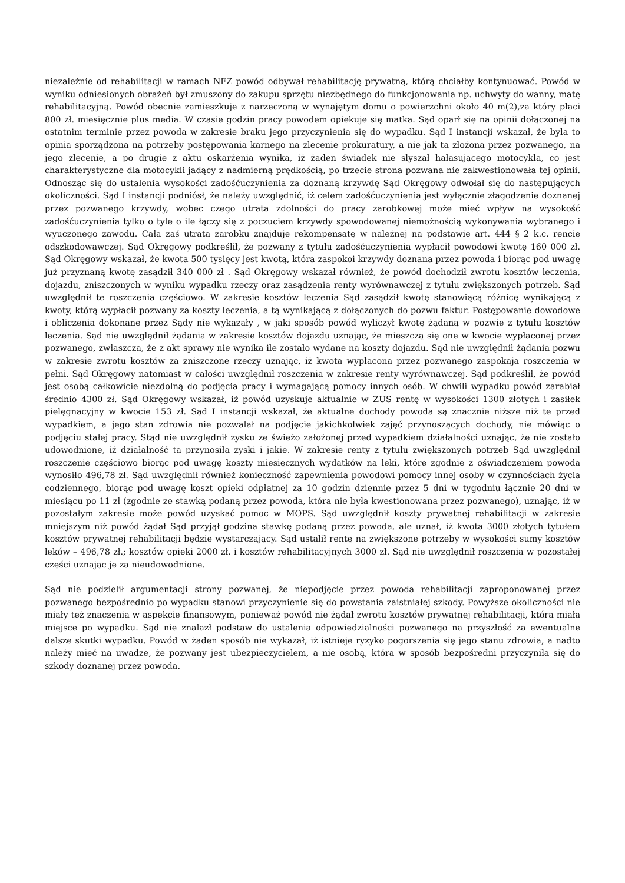niezależnie od rehabilitacji w ramach NFZ powód odbywał rehabilitację prywatną, którą chciałby kontynuować. Powód w wyniku odniesionych obrażeń był zmuszony do zakupu sprzętu niezbędnego do funkcjonowania np. uchwyty do wanny, matę rehabilitacyjną. Powód obecnie zamieszkuje z narzeczoną w wynajętym domu o powierzchni około 40 m(2),za który płaci 800 zł. miesięcznie plus media. W czasie godzin pracy powodem opiekuje się matka. Sąd oparł się na opinii dołączonej na ostatnim terminie przez powoda w zakresie braku jego przyczynienia się do wypadku. Sąd I instancji wskazał, że była to opinia sporządzona na potrzeby postępowania karnego na zlecenie prokuratury, a nie jak ta złożona przez pozwanego, na jego zlecenie, a po drugie z aktu oskarżenia wynika, iż żaden świadek nie słyszał hałasującego motocykla, co jest charakterystyczne dla motocykli jadący z nadmierną prędkością, po trzecie strona pozwana nie zakwestionowała tej opinii. Odnosząc się do ustalenia wysokości zadośćuczynienia za doznaną krzywdę Sąd Okręgowy odwołał się do następujących okoliczności. Sąd I instancji podniósł, że należy uwzględnić, iż celem zadośćuczynienia jest wyłącznie złagodzenie doznanej przez pozwanego krzywdy, wobec czego utrata zdolności do pracy zarobkowej może mieć wpływ na wysokość zadośćuczynienia tylko o tyle o ile łączy się z poczuciem krzywdy spowodowanej niemożnością wykonywania wybranego i wyuczonego zawodu. Cała zaś utrata zarobku znajduje rekompensatę w należnej na podstawie art. 444 § 2 k.c. rencie odszkodowawczej. Sąd Okręgowy podkreślił, że pozwany z tytułu zadośćuczynienia wypłacił powodowi kwotę 160 000 zł. Sąd Okręgowy wskazał, że kwota 500 tysięcy jest kwotą, która zaspokoi krzywdy doznana przez powoda i biorąc pod uwagę już przyznaną kwotę zasądził 340 000 zł . Sąd Okręgowy wskazał również, że powód dochodził zwrotu kosztów leczenia, dojazdu, zniszczonych w wyniku wypadku rzeczy oraz zasądzenia renty wyrównawczej z tytułu zwiększonych potrzeb. Sąd uwzględnił te roszczenia częściowo. W zakresie kosztów leczenia Sąd zasądził kwotę stanowiącą różnicę wynikającą z kwoty, którą wypłacił pozwany za koszty leczenia, a tą wynikającą z dołączonych do pozwu faktur. Postępowanie dowodowe i obliczenia dokonane przez Sądy nie wykazały , w jaki sposób powód wyliczył kwotę żądaną w pozwie z tytułu kosztów leczenia. Sąd nie uwzględnił żądania w zakresie kosztów dojazdu uznając, że mieszczą się one w kwocie wypłaconej przez pozwanego, zwłaszcza, że z akt sprawy nie wynika ile zostało wydane na koszty dojazdu. Sąd nie uwzględnił żądania pozwu w zakresie zwrotu kosztów za zniszczone rzeczy uznając, iż kwota wypłacona przez pozwanego zaspokaja roszczenia w pełni. Sąd Okręgowy natomiast w całości uwzględnił roszczenia w zakresie renty wyrównawczej. Sąd podkreślił, że powód jest osobą całkowicie niezdolną do podjęcia pracy i wymagającą pomocy innych osób. W chwili wypadku powód zarabiał średnio 4300 zł. Sąd Okręgowy wskazał, iż powód uzyskuje aktualnie w ZUS rentę w wysokości 1300 złotych i zasiłek pielęgnacyjny w kwocie 153 zł. Sąd I instancji wskazał, że aktualne dochody powoda są znacznie niższe niż te przed wypadkiem, a jego stan zdrowia nie pozwalał na podjęcie jakichkolwiek zajęć przynoszących dochody, nie mówiąc o podjęciu stałej pracy. Stąd nie uwzględnił zysku ze świeżo założonej przed wypadkiem działalności uznając, że nie zostało udowodnione, iż działalność ta przynosiła zyski i jakie. W zakresie renty z tytułu zwiększonych potrzeb Sąd uwzględnił roszczenie częściowo biorąc pod uwagę koszty miesięcznych wydatków na leki, które zgodnie z oświadczeniem powoda wynosiło 496,78 zł. Sąd uwzględnił również konieczność zapewnienia powodowi pomocy innej osoby w czynnościach życia codziennego, biorąc pod uwagę koszt opieki odpłatnej za 10 godzin dziennie przez 5 dni w tygodniu łącznie 20 dni w miesiącu po 11 zł (zgodnie ze stawką podaną przez powoda, która nie była kwestionowana przez pozwanego), uznając, iż w pozostałym zakresie może powód uzyskać pomoc w MOPS. Sąd uwzględnił koszty prywatnej rehabilitacji w zakresie mniejszym niż powód żądał Sąd przyjął godzina stawkę podaną przez powoda, ale uznał, iż kwota 3000 złotych tytułem kosztów prywatnej rehabilitacji będzie wystarczający. Sąd ustalił rentę na zwiększone potrzeby w wysokości sumy kosztów leków – 496,78 zł.; kosztów opieki 2000 zł. i kosztów rehabilitacyjnych 3000 zł. Sąd nie uwzględnił roszczenia w pozostałej części uznając je za nieudowodnione.
Sąd nie podzielił argumentacji strony pozwanej, że niepodjęcie przez powoda rehabilitacji zaproponowanej przez pozwanego bezpośrednio po wypadku stanowi przyczynienie się do powstania zaistniałej szkody. Powyższe okoliczności nie miały też znaczenia w aspekcie finansowym, ponieważ powód nie żądał zwrotu kosztów prywatnej rehabilitacji, która miała miejsce po wypadku. Sąd nie znalazł podstaw do ustalenia odpowiedzialności pozwanego na przyszłość za ewentualne dalsze skutki wypadku. Powód w żaden sposób nie wykazał, iż istnieje ryzyko pogorszenia się jego stanu zdrowia, a nadto należy mieć na uwadze, że pozwany jest ubezpieczycielem, a nie osobą, która w sposób bezpośredni przyczyniła się do szkody doznanej przez powoda.